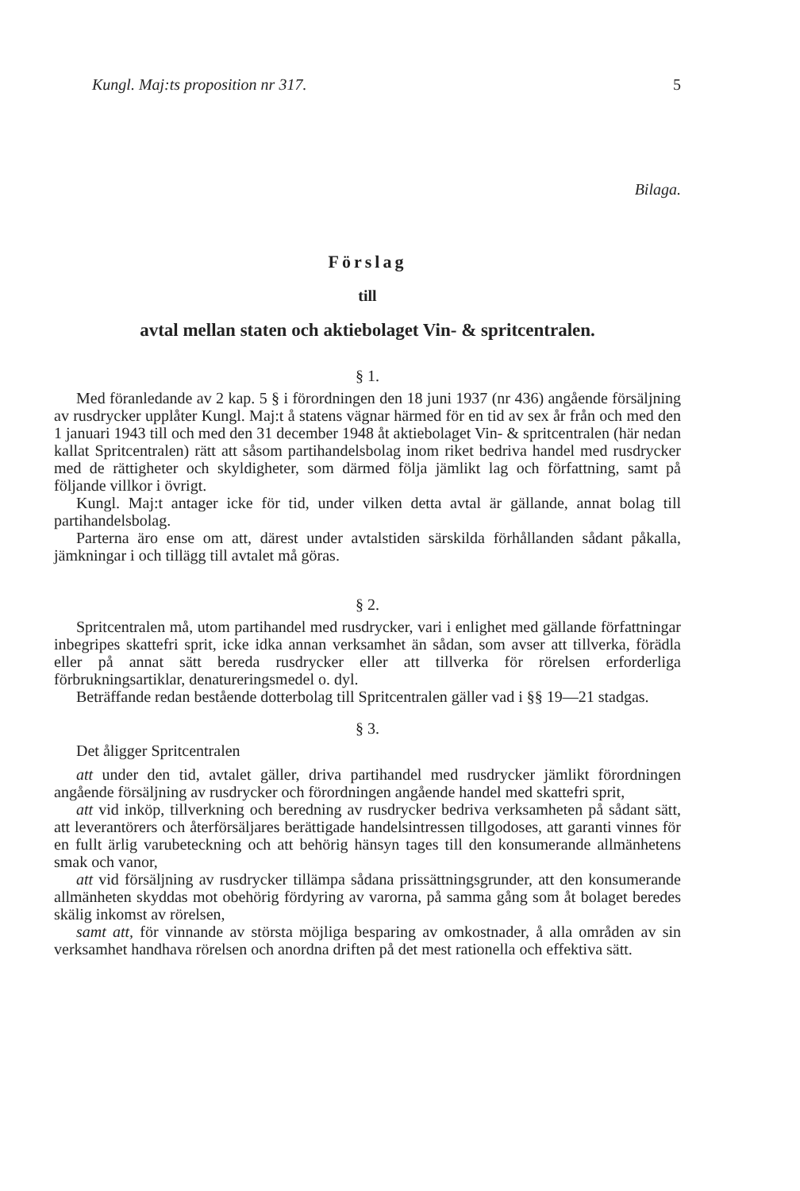Kungl. Maj:ts proposition nr 317. 5
Bilaga.
Förslag
till
avtal mellan staten och aktiebolaget Vin- & spritcentralen.
§ 1.
Med föranledande av 2 kap. 5 § i förordningen den 18 juni 1937 (nr 436) angående försäljning av rusdrycker upplåter Kungl. Maj:t å statens vägnar härmed för en tid av sex år från och med den 1 januari 1943 till och med den 31 december 1948 åt aktiebolaget Vin- & spritcentralen (här nedan kallat Spritcentralen) rätt att såsom partihandelsbolag inom riket bedriva handel med rusdrycker med de rättigheter och skyldigheter, som därmed följa jämlikt lag och författning, samt på följande villkor i övrigt.
Kungl. Maj:t antager icke för tid, under vilken detta avtal är gällande, annat bolag till partihandelsbolag.
Parterna äro ense om att, därest under avtalstiden särskilda förhållanden sådant påkalla, jämkningar i och tillägg till avtalet må göras.
§ 2.
Spritcentralen må, utom partihandel med rusdrycker, vari i enlighet med gällande författningar inbegripes skattefri sprit, icke idka annan verksamhet än sådan, som avser att tillverka, förädla eller på annat sätt bereda rusdrycker eller att tillverka för rörelsen erforderliga förbrukningsartiklar, denatureringsmedel o. dyl.
Beträffande redan bestående dotterbolag till Spritcentralen gäller vad i §§ 19—21 stadgas.
§ 3.
Det åligger Spritcentralen
att under den tid, avtalet gäller, driva partihandel med rusdrycker jämlikt förordningen angående försäljning av rusdrycker och förordningen angående handel med skattefri sprit,
att vid inköp, tillverkning och beredning av rusdrycker bedriva verksamheten på sådant sätt, att leverantörers och återförsäljares berättigade handelsintressen tillgodoses, att garanti vinnes för en fullt ärlig varubeteckning och att behörig hänsyn tages till den konsumerande allmänhetens smak och vanor,
att vid försäljning av rusdrycker tillämpa sådana prissättningsgrunder, att den konsumerande allmänheten skyddas mot obehörig fördyring av varorna, på samma gång som åt bolaget beredes skälig inkomst av rörelsen,
samt att, för vinnande av största möjliga besparing av omkostnader, å alla områden av sin verksamhet handhava rörelsen och anordna driften på det mest rationella och effektiva sätt.